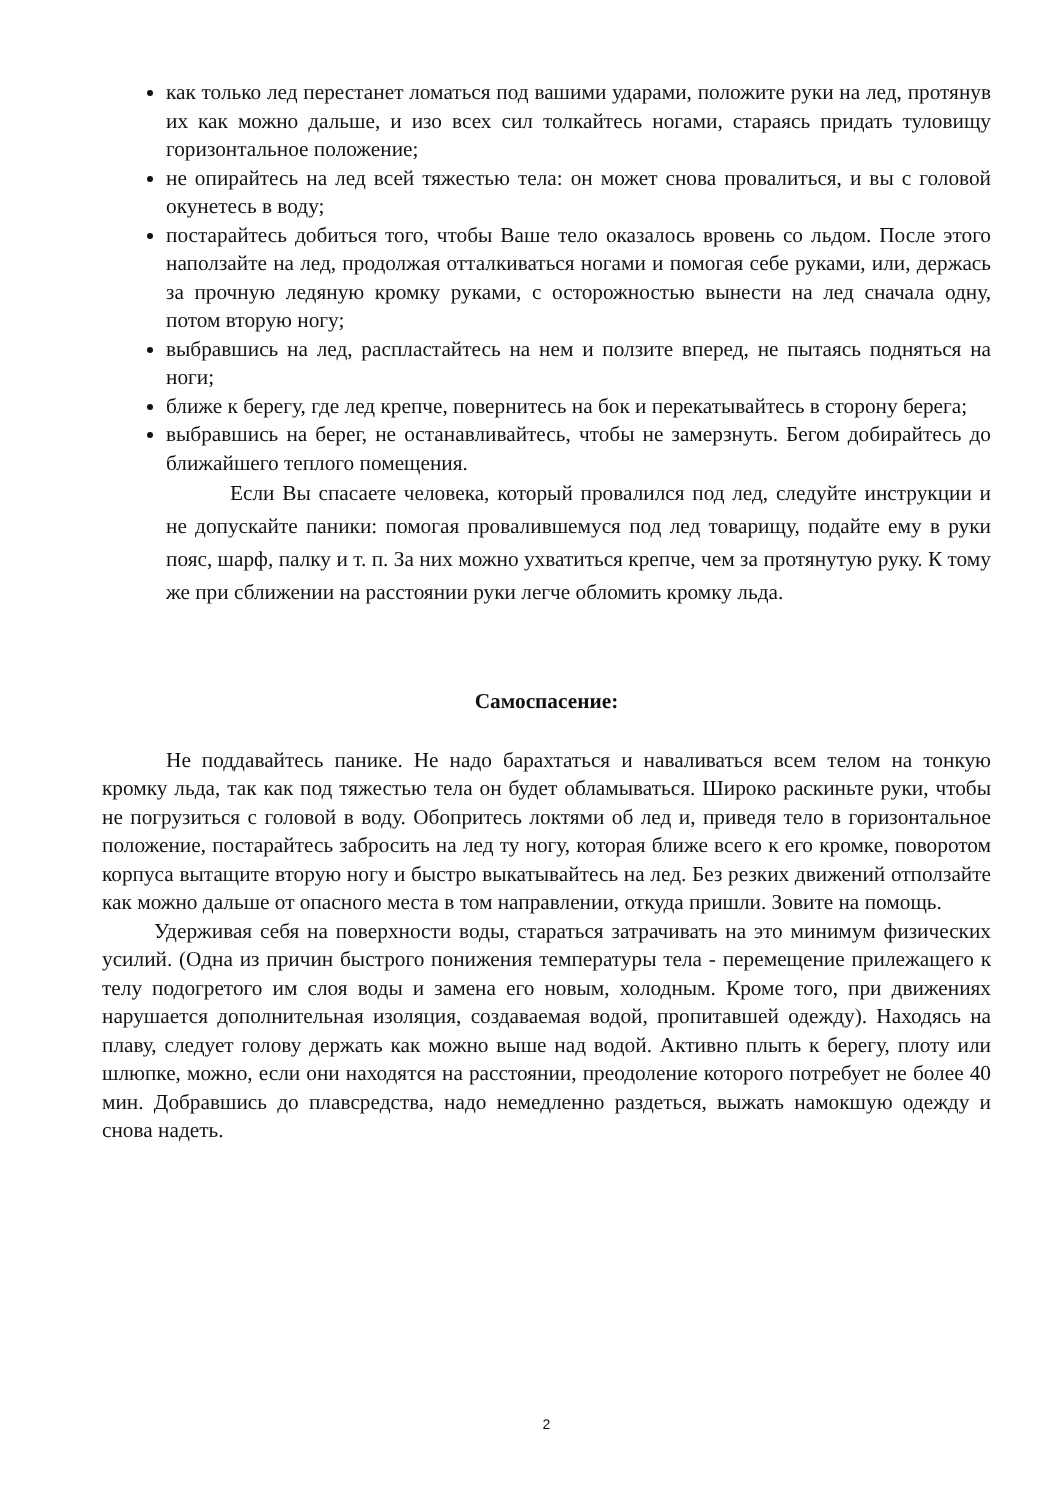как только лед перестанет ломаться под вашими ударами, положите руки на лед, протянув их как можно дальше, и изо всех сил толкайтесь ногами, стараясь придать туловищу горизонтальное положение;
не опирайтесь на лед всей тяжестью тела: он может снова провалиться, и вы с головой окунетесь в воду;
постарайтесь добиться того, чтобы Ваше тело оказалось вровень со льдом. После этого наползайте на лед, продолжая отталкиваться ногами и помогая себе руками, или, держась за прочную ледяную кромку руками, с осторожностью вынести на лед сначала одну, потом вторую ногу;
выбравшись на лед, распластайтесь на нем и ползите вперед, не пытаясь подняться на ноги;
ближе к берегу, где лед крепче, повернитесь на бок и перекатывайтесь в сторону берега;
выбравшись на берег, не останавливайтесь, чтобы не замерзнуть. Бегом добирайтесь до ближайшего теплого помещения.
Если Вы спасаете человека, который провалился под лед, следуйте инструкции и не допускайте паники: помогая провалившемуся под лед товарищу, подайте ему в руки пояс, шарф, палку и т. п. За них можно ухватиться крепче, чем за протянутую руку. К тому же при сближении на расстоянии руки легче обломить кромку льда.
Самоспасение:
Не поддавайтесь панике. Не надо барахтаться и наваливаться всем телом на тонкую кромку льда, так как под тяжестью тела он будет обламываться. Широко раскиньте руки, чтобы не погрузиться с головой в воду. Обопритесь локтями об лед и, приведя тело в горизонтальное положение, постарайтесь забросить на лед ту ногу, которая ближе всего к его кромке, поворотом корпуса вытащите вторую ногу и быстро выкатывайтесь на лед. Без резких движений отползайте как можно дальше от опасного места в том направлении, откуда пришли. Зовите на помощь.
Удерживая себя на поверхности воды, стараться затрачивать на это минимум физических усилий. (Одна из причин быстрого понижения температуры тела - перемещение прилежащего к телу подогретого им слоя воды и замена его новым, холодным. Кроме того, при движениях нарушается дополнительная изоляция, создаваемая водой, пропитавшей одежду). Находясь на плаву, следует голову держать как можно выше над водой. Активно плыть к берегу, плоту или шлюпке, можно, если они находятся на расстоянии, преодоление которого потребует не более 40 мин. Добравшись до плавсредства, надо немедленно раздеться, выжать намокшую одежду и снова надеть.
2